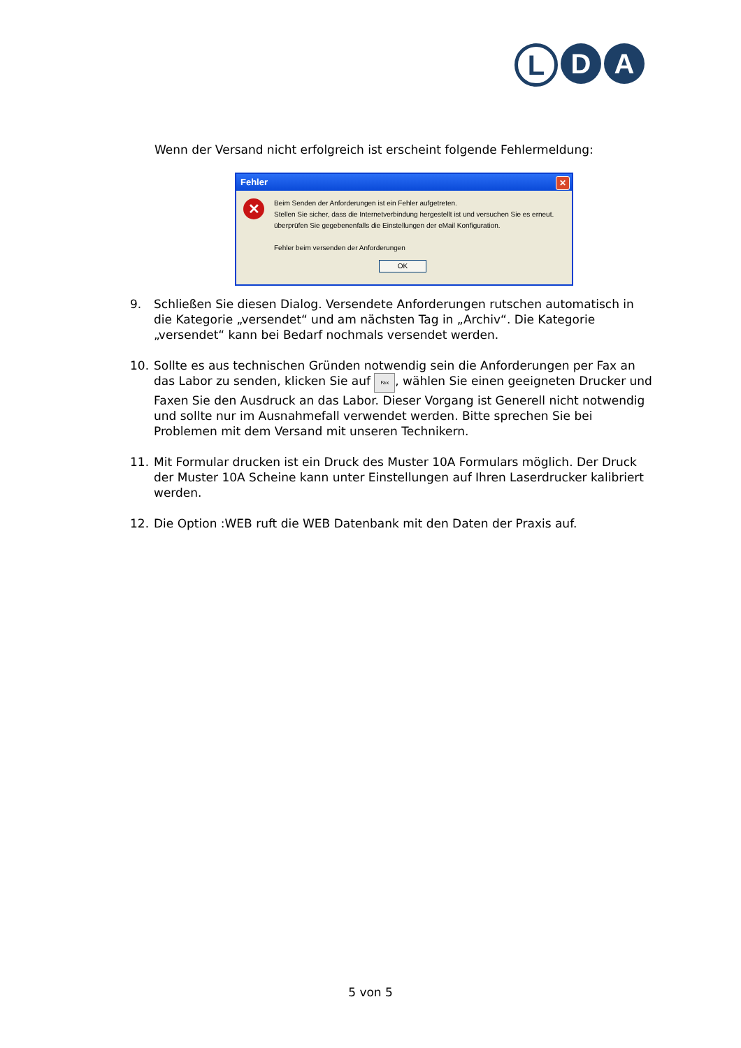L D A
Wenn der Versand nicht erfolgreich ist erscheint folgende Fehlermeldung:
Fehler
✕
✕
Beim Senden der Anforderungen ist ein Fehler aufgetreten.
Stellen Sie sicher, dass die Internetverbindung hergestellt ist und versuchen Sie es erneut.
überprüfen Sie gegebenenfalls die Einstellungen der eMail Konfiguration.
Fehler beim versenden der Anforderungen
OK
9. Schließen Sie diesen Dialog. Versendete Anforderungen rutschen automatisch in die Kategorie „versendet“ und am nächsten Tag in „Archiv“. Die Kategorie „versendet“ kann bei Bedarf nochmals versendet werden.
10. Sollte es aus technischen Gründen notwendig sein die Anforderungen per Fax an das Labor zu senden, klicken Sie auf Fax, wählen Sie einen geeigneten Drucker und Faxen Sie den Ausdruck an das Labor. Dieser Vorgang ist Generell nicht notwendig und sollte nur im Ausnahmefall verwendet werden. Bitte sprechen Sie bei Problemen mit dem Versand mit unseren Technikern.
11. Mit Formular drucken ist ein Druck des Muster 10A Formulars möglich. Der Druck der Muster 10A Scheine kann unter Einstellungen auf Ihren Laserdrucker kalibriert werden.
12. Die Option :WEB ruft die WEB Datenbank mit den Daten der Praxis auf.
5 von 5